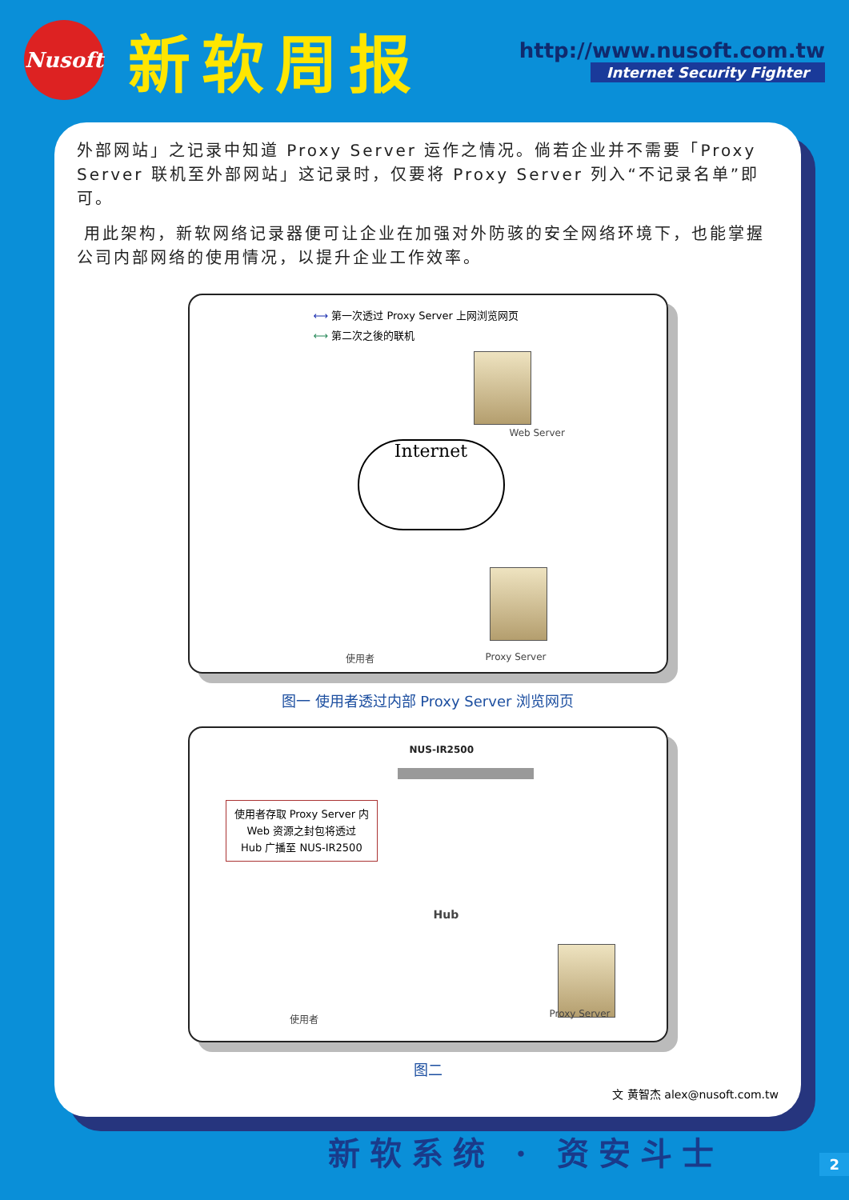Nusoft
新软周报
http://www.nusoft.com.tw
Internet Security Fighter
外部网站」之记录中知道 Proxy Server 运作之情况。倘若企业并不需要「Proxy Server 联机至外部网站」这记录时，仅要将 Proxy Server 列入“不记录名单”即可。
用此架构，新软网络记录器便可让企业在加强对外防骇的安全网络环境下，也能掌握公司内部网络的使用情况，以提升企业工作效率。
⟷ 第一次透过 Proxy Server 上网浏览网页
⟷ 第二次之後的联机
Web Server
Internet
使用者 Proxy Server
图一 使用者透过内部 Proxy Server 浏览网页
NUS-IR2500
使用者存取 Proxy Server 内
Web 资源之封包将透过
Hub 广播至 NUS-IR2500
Hub
使用者 Proxy Server
图二
文 黄智杰 alex@nusoft.com.tw
新软系统 · 资安斗士
2